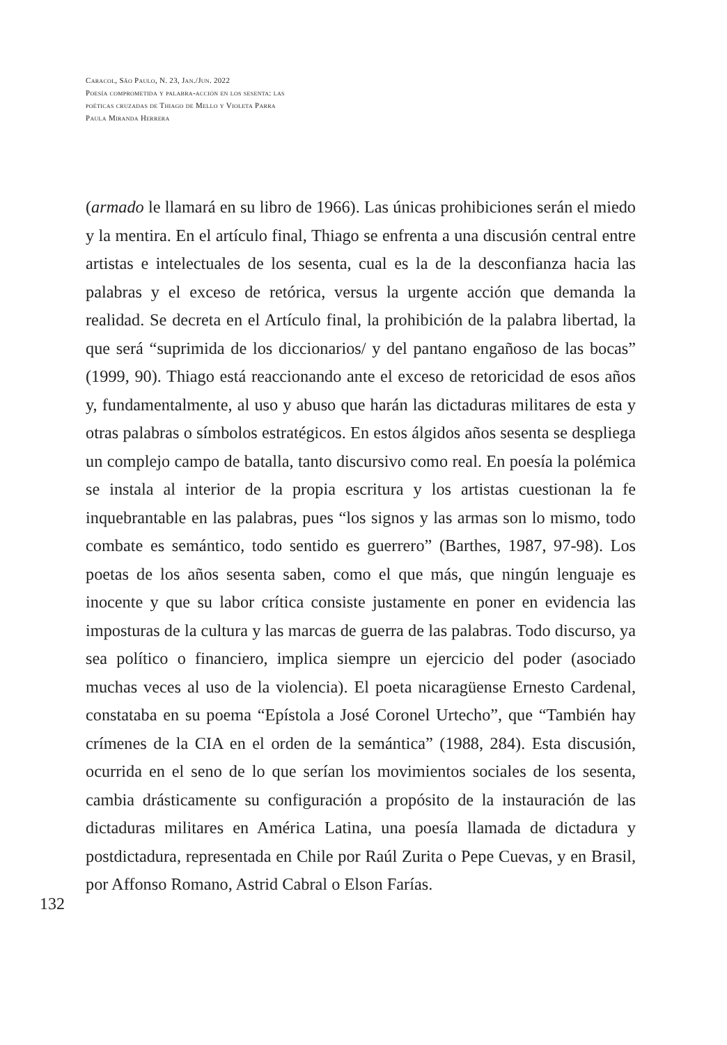Caracol, São Paulo, N. 23, Jan./Jun. 2022
Poesía comprometida y palabra-acción en los sesenta: las poéticas cruzadas de Thiago de Mello y Violeta Parra
Paula Miranda Herrera
(armado le llamará en su libro de 1966). Las únicas prohibiciones serán el miedo y la mentira. En el artículo final, Thiago se enfrenta a una discusión central entre artistas e intelectuales de los sesenta, cual es la de la desconfianza hacia las palabras y el exceso de retórica, versus la urgente acción que demanda la realidad. Se decreta en el Artículo final, la prohibición de la palabra libertad, la que será “suprimida de los diccionarios/ y del pantano engañoso de las bocas” (1999, 90). Thiago está reaccionando ante el exceso de retoricidad de esos años y, fundamentalmente, al uso y abuso que harán las dictaduras militares de esta y otras palabras o símbolos estratégicos. En estos álgidos años sesenta se despliega un complejo campo de batalla, tanto discursivo como real. En poesía la polémica se instala al interior de la propia escritura y los artistas cuestionan la fe inquebrantable en las palabras, pues “los signos y las armas son lo mismo, todo combate es semántico, todo sentido es guerrero” (Barthes, 1987, 97-98). Los poetas de los años sesenta saben, como el que más, que ningún lenguaje es inocente y que su labor crítica consiste justamente en poner en evidencia las imposturas de la cultura y las marcas de guerra de las palabras. Todo discurso, ya sea político o financiero, implica siempre un ejercicio del poder (asociado muchas veces al uso de la violencia). El poeta nicaragüense Ernesto Cardenal, constataba en su poema “Epístola a José Coronel Urtecho”, que “También hay crímenes de la CIA en el orden de la semántica” (1988, 284). Esta discusión, ocurrida en el seno de lo que serían los movimientos sociales de los sesenta, cambia drásticamente su configuración a propósito de la instauración de las dictaduras militares en América Latina, una poesía llamada de dictadura y postdictadura, representada en Chile por Raúl Zurita o Pepe Cuevas, y en Brasil, por Affonso Romano, Astrid Cabral o Elson Farías.
132